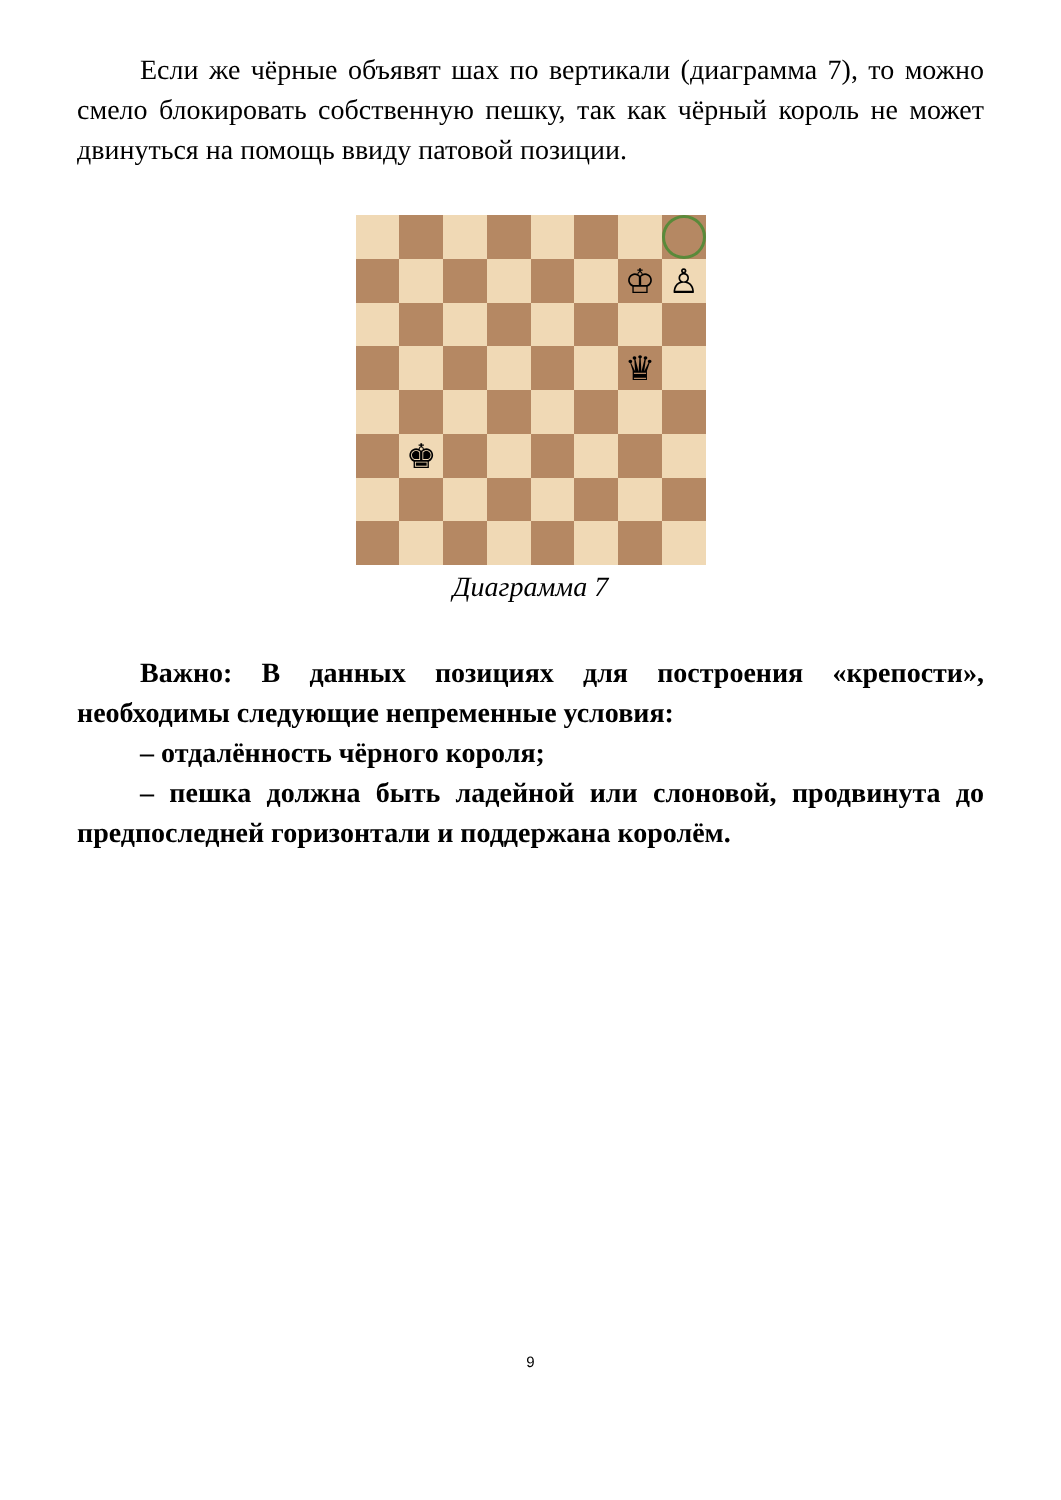Если же чёрные объявят шах по вертикали (диаграмма 7), то можно смело блокировать собственную пешку, так как чёрный король не может двинуться на помощь ввиду патовой позиции.
♔
♙
♛
♚
Диаграмма 7
Важно: В данных позициях для построения «крепости», необходимы следующие непременные условия:
– отдалённость чёрного короля;
– пешка должна быть ладейной или слоновой, продвинута до предпоследней горизонтали и поддержана королём.
9